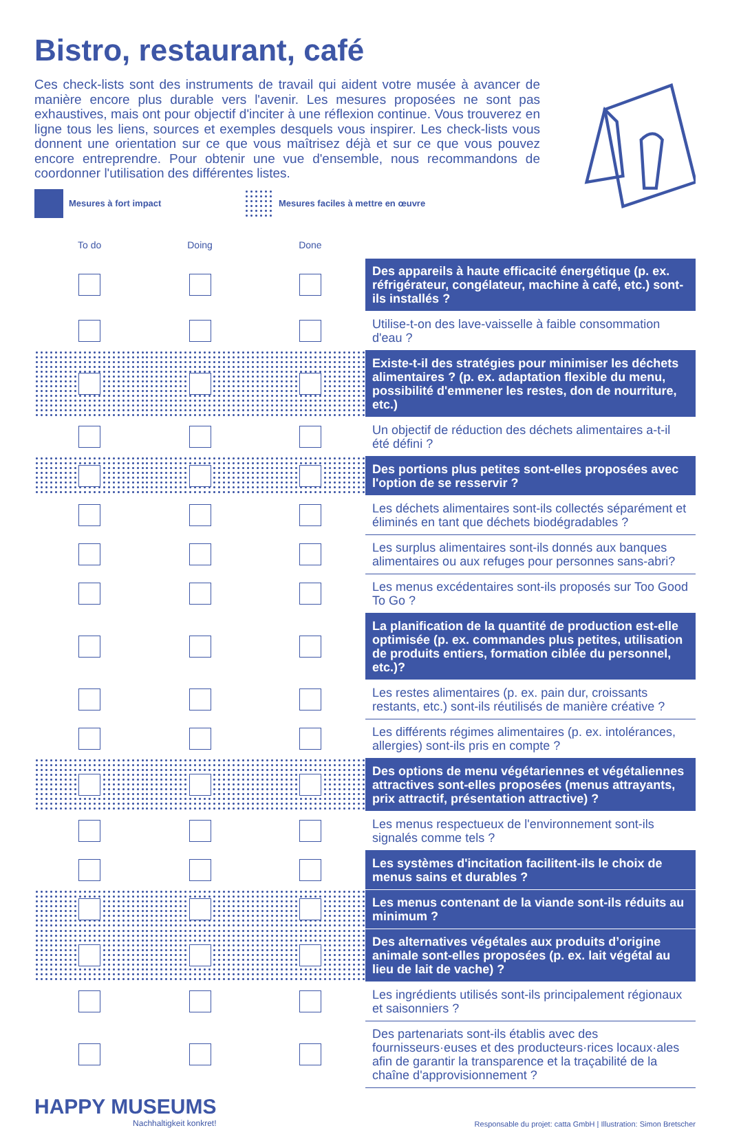Bistro, restaurant, café
Ces check-lists sont des instruments de travail qui aident votre musée à avancer de manière encore plus durable vers l'avenir. Les mesures proposées ne sont pas exhaustives, mais ont pour objectif d'inciter à une réflexion continue. Vous trouverez en ligne tous les liens, sources et exemples desquels vous inspirer. Les check-lists vous donnent une orientation sur ce que vous maîtrisez déjà et sur ce que vous pouvez encore entreprendre. Pour obtenir une vue d'ensemble, nous recommandons de coordonner l'utilisation des différentes listes.
Mesures à fort impact
Mesures faciles à mettre en œuvre
| To do | Doing | Done | |
| --- | --- | --- | --- |
| | | | Des appareils à haute efficacité énergétique (p. ex. réfrigérateur, congélateur, machine à café, etc.) sont-ils installés ? |
| | | | Utilise-t-on des lave-vaisselle à faible consommation d'eau ? |
| | | | Existe-t-il des stratégies pour minimiser les déchets alimentaires ? (p. ex. adaptation flexible du menu, possibilité d'emmener les restes, don de nourriture, etc.) |
| | | | Un objectif de réduction des déchets alimentaires a-t-il été défini ? |
| | | | Des portions plus petites sont-elles proposées avec l'option de se resservir ? |
| | | | Les déchets alimentaires sont-ils collectés séparément et éliminés en tant que déchets biodégradables ? |
| | | | Les surplus alimentaires sont-ils donnés aux banques alimentaires ou aux refuges pour personnes sans-abri? |
| | | | Les menus excédentaires sont-ils proposés sur Too Good To Go ? |
| | | | La planification de la quantité de production est-elle optimisée (p. ex. commandes plus petites, utilisation de produits entiers, formation ciblée du personnel, etc.)? |
| | | | Les restes alimentaires (p. ex. pain dur, croissants restants, etc.) sont-ils réutilisés de manière créative ? |
| | | | Les différents régimes alimentaires (p. ex. intolérances, allergies) sont-ils pris en compte ? |
| | | | Des options de menu végétariennes et végétaliennes attractives sont-elles proposées (menus attrayants, prix attractif, présentation attractive) ? |
| | | | Les menus respectueux de l'environnement sont-ils signalés comme tels ? |
| | | | Les systèmes d'incitation facilitent-ils le choix de menus sains et durables ? |
| | | | Les menus contenant de la viande sont-ils réduits au minimum ? |
| | | | Des alternatives végétales aux produits d’origine animale sont-elles proposées (p. ex. lait végétal au lieu de lait de vache) ? |
| | | | Les ingrédients utilisés sont-ils principalement régionaux et saisonniers ? |
| | | | Des partenariats sont-ils établis avec des fournisseurs·euses et des producteurs·rices locaux·ales afin de garantir la transparence et la traçabilité de la chaîne d'approvisionnement ? |
HAPPY MUSEUMS
Nachhaltigkeit konkret!
Responsable du projet: catta GmbH | Illustration: Simon Bretscher